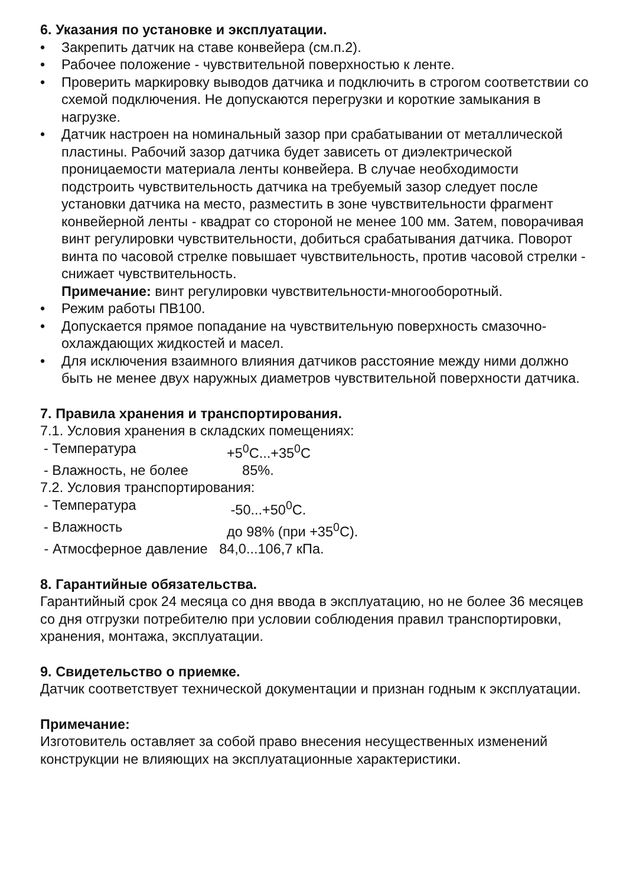6. Указания по установке и эксплуатации.
• Закрепить датчик на ставе конвейера (см.п.2).
• Рабочее положение - чувствительной поверхностью к ленте.
• Проверить маркировку выводов датчика и подключить в строгом соответствии со схемой подключения. Не допускаются перегрузки и короткие замыкания в нагрузке.
• Датчик настроен на номинальный зазор при срабатывании от металлической пластины. Рабочий зазор датчика будет зависеть от диэлектрической проницаемости материала ленты конвейера. В случае необходимости подстроить чувствительность датчика на требуемый зазор следует после установки датчика на место, разместить в зоне чувствительности фрагмент конвейерной ленты - квадрат со стороной не менее 100 мм. Затем, поворачивая винт регулировки чувствительности, добиться срабатывания датчика. Поворот винта по часовой стрелке повышает чувствительность, против часовой стрелки - снижает чувствительность.
Примечание: винт регулировки чувствительности-многооборотный.
• Режим работы ПВ100.
• Допускается прямое попадание на чувствительную поверхность смазочно-охлаждающих жидкостей и масел.
• Для исключения взаимного влияния датчиков расстояние между ними должно быть не менее двух наружных диаметров чувствительной поверхности датчика.
7. Правила хранения и транспортирования.
7.1. Условия хранения в складских помещениях:
- Температура +5<sup>0</sup>С...+35<sup>0</sup>С
- Влажность, не более 85%.
7.2. Условия транспортирования:
- Температура -50...+50<sup>0</sup>С.
- Влажность до 98% (при +35<sup>0</sup>С).
- Атмосферное давление 84,0...106,7 кПа.
8. Гарантийные обязательства.
Гарантийный срок 24 месяца со дня ввода в эксплуатацию, но не более 36 месяцев со дня отгрузки потребителю при условии соблюдения правил транспортировки, хранения, монтажа, эксплуатации.
9. Свидетельство о приемке.
Датчик соответствует технической документации и признан годным к эксплуатации.
Примечание:
Изготовитель оставляет за собой право внесения несущественных изменений конструкции не влияющих на эксплуатационные характеристики.